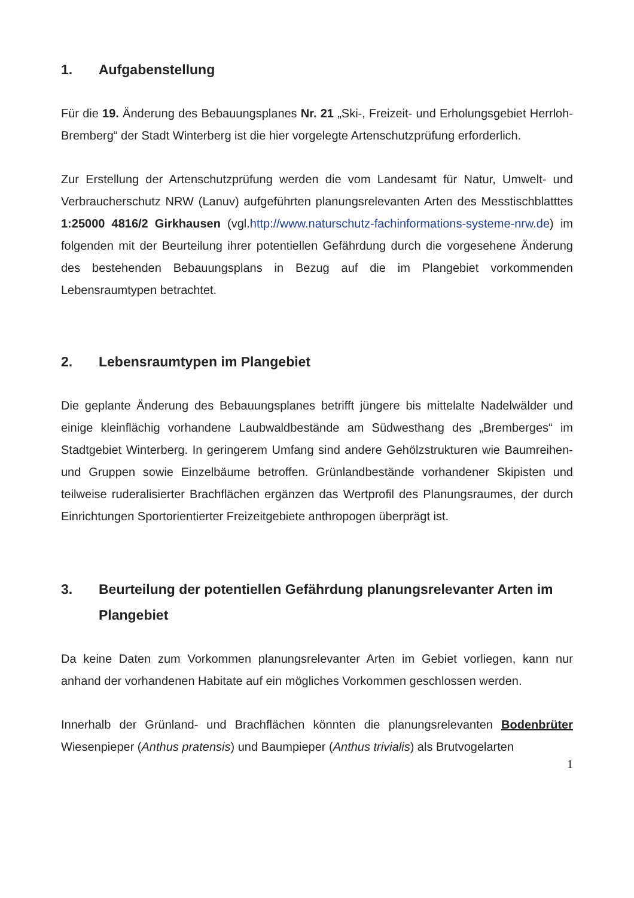1. Aufgabenstellung
Für die 19. Änderung des Bebauungsplanes Nr. 21 „Ski-, Freizeit- und Erholungsgebiet Herrloh-Bremberg“ der Stadt Winterberg ist die hier vorgelegte Artenschutzprüfung erforderlich.
Zur Erstellung der Artenschutzprüfung werden die vom Landesamt für Natur, Umwelt- und Verbraucherschutz NRW (Lanuv) aufgeführten planungsrelevanten Arten des Messtischblatttes 1:25000 4816/2 Girkhausen (vgl.http://www.naturschutz-fachinformations-systeme-nrw.de) im folgenden mit der Beurteilung ihrer potentiellen Gefährdung durch die vorgesehene Änderung des bestehenden Bebauungsplans in Bezug auf die im Plangebiet vorkommenden Lebensraumtypen betrachtet.
2. Lebensraumtypen im Plangebiet
Die geplante Änderung des Bebauungsplanes betrifft jüngere bis mittelalte Nadelwälder und einige kleinflächig vorhandene Laubwaldbestände am Südwesthang des „Bremberges“ im Stadtgebiet Winterberg. In geringerem Umfang sind andere Gehölzstrukturen wie Baumreihen- und Gruppen sowie Einzelbäume betroffen. Grünlandbestände vorhandener Skipisten und teilweise ruderalisierter Brachflächen ergänzen das Wertprofil des Planungsraumes, der durch Einrichtungen Sportorientierter Freizeitgebiete anthropogen überprägt ist.
3. Beurteilung der potentiellen Gefährdung planungsrelevanter Arten im Plangebiet
Da keine Daten zum Vorkommen planungsrelevanter Arten im Gebiet vorliegen, kann nur anhand der vorhandenen Habitate auf ein mögliches Vorkommen geschlossen werden.
Innerhalb der Grünland- und Brachflächen könnten die planungsrelevanten Bodenbrüter Wiesenpieper (Anthus pratensis) und Baumpieper (Anthus trivialis) als Brutvogelarten
1